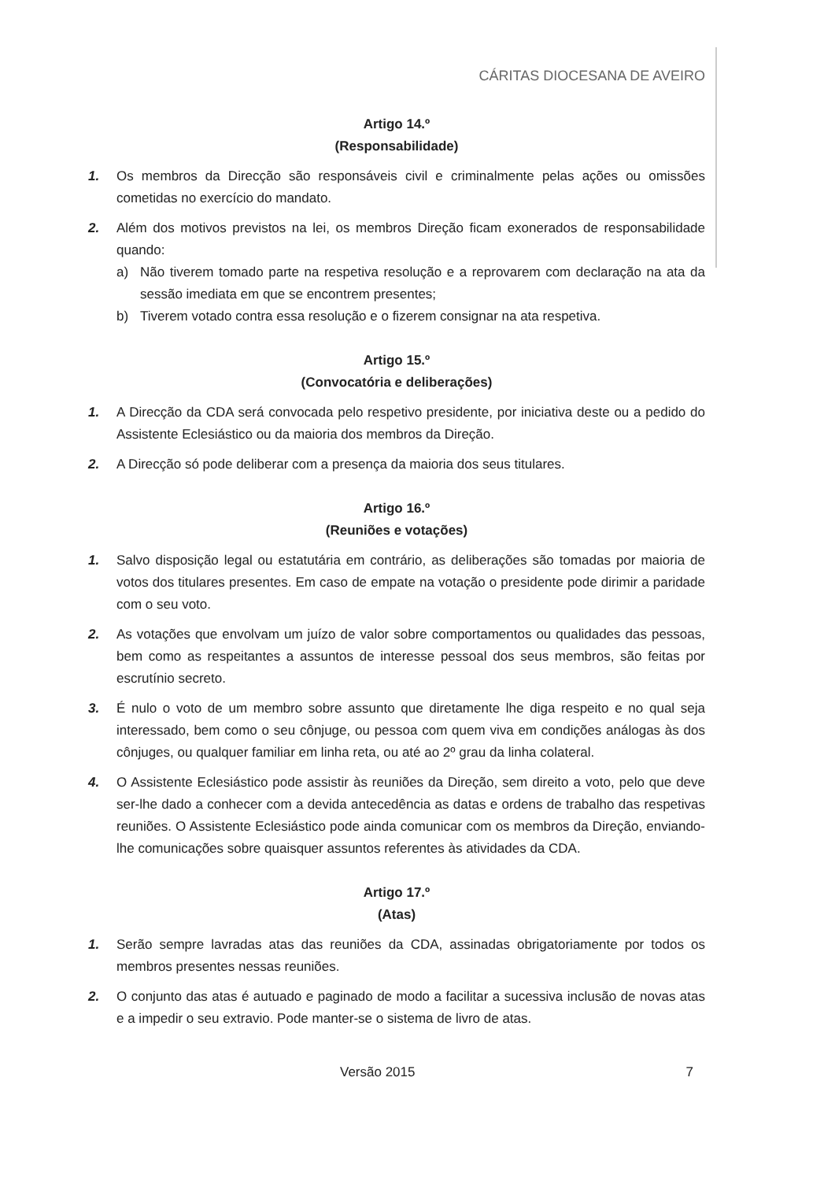CÁRITAS DIOCESANA DE AVEIRO
Artigo 14.º
(Responsabilidade)
1. Os membros da Direcção são responsáveis civil e criminalmente pelas ações ou omissões cometidas no exercício do mandato.
2. Além dos motivos previstos na lei, os membros Direção ficam exonerados de responsabilidade quando:
a) Não tiverem tomado parte na respetiva resolução e a reprovarem com declaração na ata da sessão imediata em que se encontrem presentes;
b) Tiverem votado contra essa resolução e o fizerem consignar na ata respetiva.
Artigo 15.º
(Convocatória e deliberações)
1. A Direcção da CDA será convocada pelo respetivo presidente, por iniciativa deste ou a pedido do Assistente Eclesiástico ou da maioria dos membros da Direção.
2. A Direcção só pode deliberar com a presença da maioria dos seus titulares.
Artigo 16.º
(Reuniões e votações)
1. Salvo disposição legal ou estatutária em contrário, as deliberações são tomadas por maioria de votos dos titulares presentes. Em caso de empate na votação o presidente pode dirimir a paridade com o seu voto.
2. As votações que envolvam um juízo de valor sobre comportamentos ou qualidades das pessoas, bem como as respeitantes a assuntos de interesse pessoal dos seus membros, são feitas por escrutínio secreto.
3. É nulo o voto de um membro sobre assunto que diretamente lhe diga respeito e no qual seja interessado, bem como o seu cônjuge, ou pessoa com quem viva em condições análogas às dos cônjuges, ou qualquer familiar em linha reta, ou até ao 2º grau da linha colateral.
4. O Assistente Eclesiástico pode assistir às reuniões da Direção, sem direito a voto, pelo que deve ser-lhe dado a conhecer com a devida antecedência as datas e ordens de trabalho das respetivas reuniões. O Assistente Eclesiástico pode ainda comunicar com os membros da Direção, enviando-lhe comunicações sobre quaisquer assuntos referentes às atividades da CDA.
Artigo 17.º
(Atas)
1. Serão sempre lavradas atas das reuniões da CDA, assinadas obrigatoriamente por todos os membros presentes nessas reuniões.
2. O conjunto das atas é autuado e paginado de modo a facilitar a sucessiva inclusão de novas atas e a impedir o seu extravio. Pode manter-se o sistema de livro de atas.
Versão 2015 7